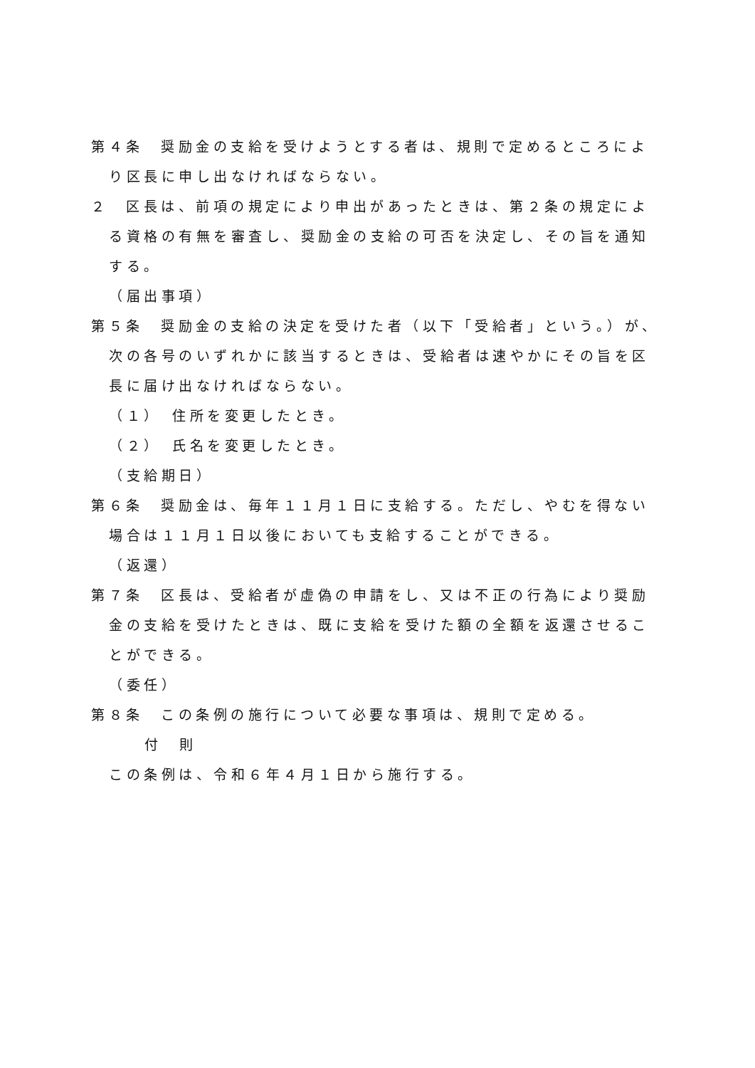第４条　奨励金の支給を受けようとする者は、規則で定めるところにより区長に申し出なければならない。
２　区長は、前項の規定により申出があったときは、第２条の規定による資格の有無を審査し、奨励金の支給の可否を決定し、その旨を通知する。
（届出事項）
第５条　奨励金の支給の決定を受けた者（以下「受給者」という。）が、次の各号のいずれかに該当するときは、受給者は速やかにその旨を区長に届け出なければならない。
（１）　住所を変更したとき。
（２）　氏名を変更したとき。
（支給期日）
第６条　奨励金は、毎年１１月１日に支給する。ただし、やむを得ない場合は１１月１日以後においても支給することができる。
（返還）
第７条　区長は、受給者が虚偽の申請をし、又は不正の行為により奨励金の支給を受けたときは、既に支給を受けた額の全額を返還させることができる。
（委任）
第８条　この条例の施行について必要な事項は、規則で定める。
付　則
この条例は、令和６年４月１日から施行する。